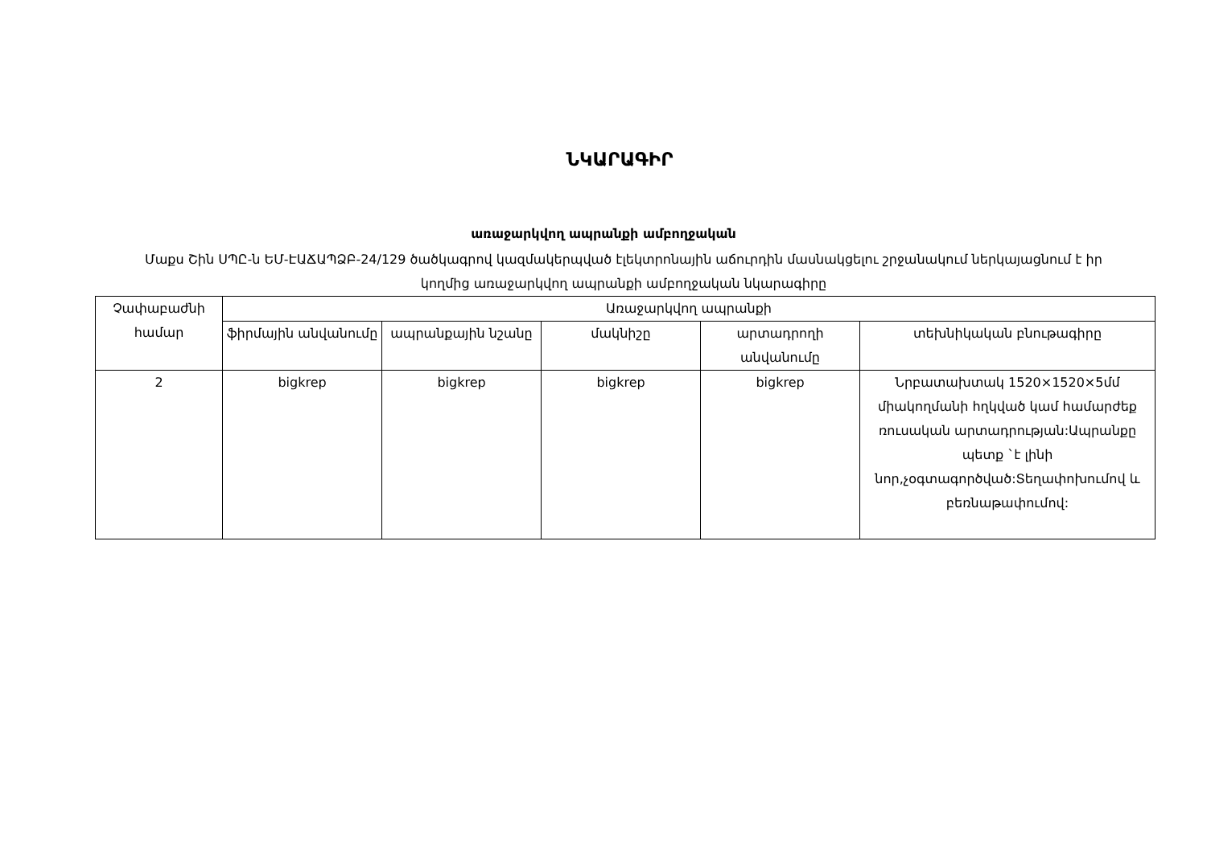ՆԿԱՐԱԳԻՐ
առաջարկվող ապրանքի ամբողջական
Մաքս Շին ՍՊԸ-ն ԵՄ-ԷԱՃԱՊՁԲ-24/129 ծածկագրով կազմակերպված էլեկտրոնային աճուրդին մասնակցելու շրջանակում ներկայացնում է իր կողմից առաջարկվող ապրանքի ամբողջական նկարագիրը
| Չափաբաժնի համար | Առաջարկվող ապրանքի | | | | |
| --- | --- | --- | --- | --- | --- |
| | ֆիրմային անվանումը | ապրանքային նշանը | մակնիշը | արտադրողի անվանումը | տեխնիկական բնութագիրը |
| 2 | bigkrep | bigkrep | bigkrep | bigkrep | Նրբատախտակ 1520×1520×5մմ միակողմանի հղկված կամ համարժեք ռուսական արտադրության:Ապրանքը պետք `է լինի նոր,չօգտագործված:Տեղափոխումով և բեռնաթափումով: |